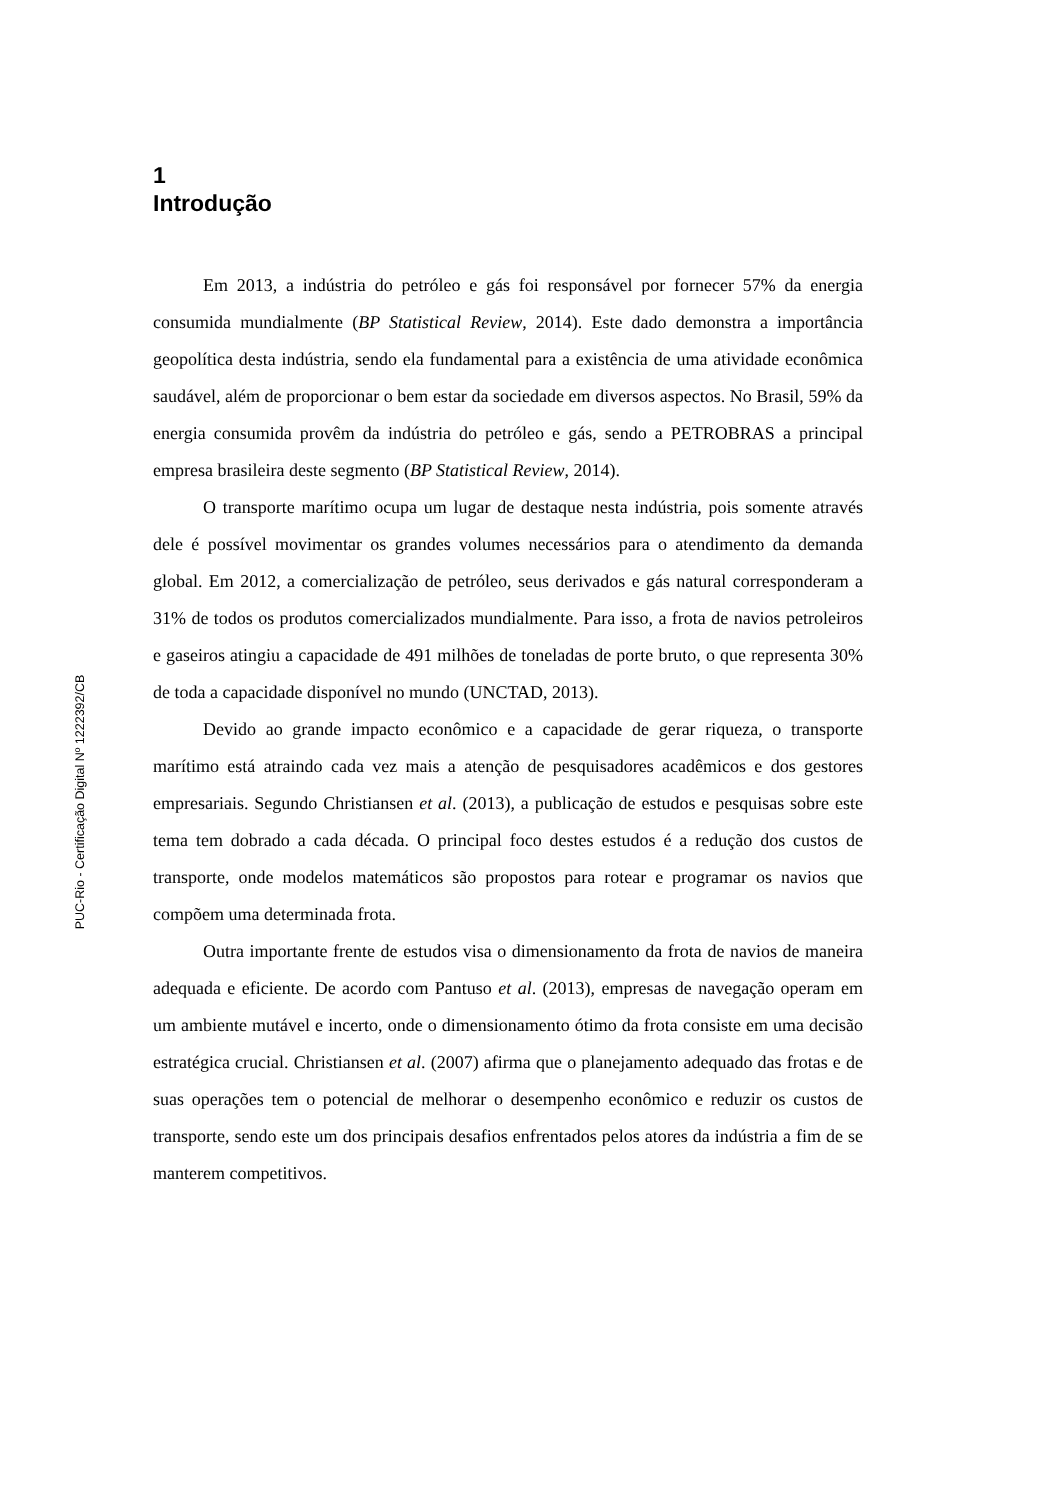PUC-Rio - Certificação Digital Nº 1222392/CB
1
Introdução
Em 2013, a indústria do petróleo e gás foi responsável por fornecer 57% da energia consumida mundialmente (BP Statistical Review, 2014). Este dado demonstra a importância geopolítica desta indústria, sendo ela fundamental para a existência de uma atividade econômica saudável, além de proporcionar o bem estar da sociedade em diversos aspectos. No Brasil, 59% da energia consumida provêm da indústria do petróleo e gás, sendo a PETROBRAS a principal empresa brasileira deste segmento (BP Statistical Review, 2014).
O transporte marítimo ocupa um lugar de destaque nesta indústria, pois somente através dele é possível movimentar os grandes volumes necessários para o atendimento da demanda global. Em 2012, a comercialização de petróleo, seus derivados e gás natural corresponderam a 31% de todos os produtos comercializados mundialmente. Para isso, a frota de navios petroleiros e gaseiros atingiu a capacidade de 491 milhões de toneladas de porte bruto, o que representa 30% de toda a capacidade disponível no mundo (UNCTAD, 2013).
Devido ao grande impacto econômico e a capacidade de gerar riqueza, o transporte marítimo está atraindo cada vez mais a atenção de pesquisadores acadêmicos e dos gestores empresariais. Segundo Christiansen et al. (2013), a publicação de estudos e pesquisas sobre este tema tem dobrado a cada década. O principal foco destes estudos é a redução dos custos de transporte, onde modelos matemáticos são propostos para rotear e programar os navios que compõem uma determinada frota.
Outra importante frente de estudos visa o dimensionamento da frota de navios de maneira adequada e eficiente. De acordo com Pantuso et al. (2013), empresas de navegação operam em um ambiente mutável e incerto, onde o dimensionamento ótimo da frota consiste em uma decisão estratégica crucial. Christiansen et al. (2007) afirma que o planejamento adequado das frotas e de suas operações tem o potencial de melhorar o desempenho econômico e reduzir os custos de transporte, sendo este um dos principais desafios enfrentados pelos atores da indústria a fim de se manterem competitivos.